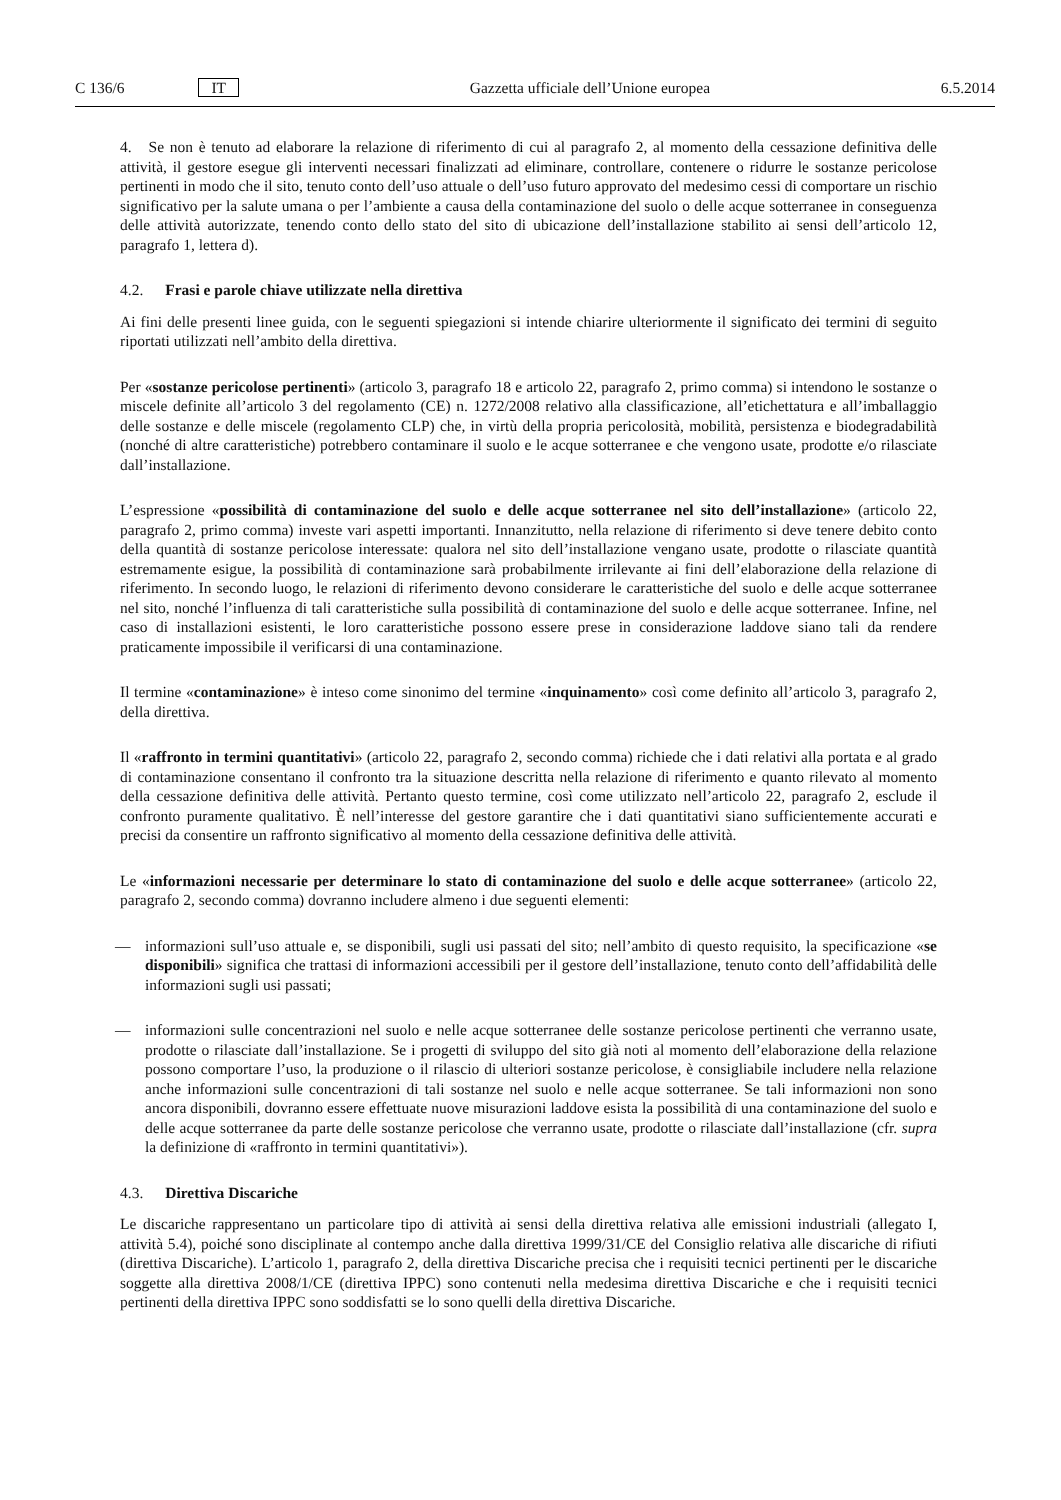C 136/6 IT Gazzetta ufficiale dell’Unione europea 6.5.2014
4. Se non è tenuto ad elaborare la relazione di riferimento di cui al paragrafo 2, al momento della cessazione definitiva delle attività, il gestore esegue gli interventi necessari finalizzati ad eliminare, controllare, contenere o ridurre le sostanze pericolose pertinenti in modo che il sito, tenuto conto dell’uso attuale o dell’uso futuro approvato del medesimo cessi di comportare un rischio significativo per la salute umana o per l’ambiente a causa della contaminazione del suolo o delle acque sotterranee in conseguenza delle attività autorizzate, tenendo conto dello stato del sito di ubicazione dell’installazione stabilito ai sensi dell’articolo 12, paragrafo 1, lettera d).
4.2. Frasi e parole chiave utilizzate nella direttiva
Ai fini delle presenti linee guida, con le seguenti spiegazioni si intende chiarire ulteriormente il significato dei termini di seguito riportati utilizzati nell’ambito della direttiva.
Per «sostanze pericolose pertinenti» (articolo 3, paragrafo 18 e articolo 22, paragrafo 2, primo comma) si intendono le sostanze o miscele definite all’articolo 3 del regolamento (CE) n. 1272/2008 relativo alla classificazione, all’etichettatura e all’imballaggio delle sostanze e delle miscele (regolamento CLP) che, in virtù della propria pericolosità, mobilità, persistenza e biodegradabilità (nonché di altre caratteristiche) potrebbero contaminare il suolo e le acque sotterranee e che vengono usate, prodotte e/o rilasciate dall’installazione.
L’espressione «possibilità di contaminazione del suolo e delle acque sotterranee nel sito dell’installazione» (articolo 22, paragrafo 2, primo comma) investe vari aspetti importanti. Innanzitutto, nella relazione di riferimento si deve tenere debito conto della quantità di sostanze pericolose interessate: qualora nel sito dell’installazione vengano usate, prodotte o rilasciate quantità estremamente esigue, la possibilità di contaminazione sarà probabilmente irrilevante ai fini dell’elaborazione della relazione di riferimento. In secondo luogo, le relazioni di riferimento devono considerare le caratteristiche del suolo e delle acque sotterranee nel sito, nonché l’influenza di tali caratteristiche sulla possibilità di contaminazione del suolo e delle acque sotterranee. Infine, nel caso di installazioni esistenti, le loro caratteristiche possono essere prese in considerazione laddove siano tali da rendere praticamente impossibile il verificarsi di una contaminazione.
Il termine «contaminazione» è inteso come sinonimo del termine «inquinamento» così come definito all’articolo 3, paragrafo 2, della direttiva.
Il «raffronto in termini quantitativi» (articolo 22, paragrafo 2, secondo comma) richiede che i dati relativi alla portata e al grado di contaminazione consentano il confronto tra la situazione descritta nella relazione di riferimento e quanto rilevato al momento della cessazione definitiva delle attività. Pertanto questo termine, così come utilizzato nell’articolo 22, paragrafo 2, esclude il confronto puramente qualitativo. È nell’interesse del gestore garantire che i dati quantitativi siano sufficientemente accurati e precisi da consentire un raffronto significativo al momento della cessazione definitiva delle attività.
Le «informazioni necessarie per determinare lo stato di contaminazione del suolo e delle acque sotterranee» (articolo 22, paragrafo 2, secondo comma) dovranno includere almeno i due seguenti elementi:
— informazioni sull’uso attuale e, se disponibili, sugli usi passati del sito; nell’ambito di questo requisito, la specificazione «se disponibili» significa che trattasi di informazioni accessibili per il gestore dell’installazione, tenuto conto dell’affidabilità delle informazioni sugli usi passati;
— informazioni sulle concentrazioni nel suolo e nelle acque sotterranee delle sostanze pericolose pertinenti che verranno usate, prodotte o rilasciate dall’installazione. Se i progetti di sviluppo del sito già noti al momento dell’elaborazione della relazione possono comportare l’uso, la produzione o il rilascio di ulteriori sostanze pericolose, è consigliabile includere nella relazione anche informazioni sulle concentrazioni di tali sostanze nel suolo e nelle acque sotterranee. Se tali informazioni non sono ancora disponibili, dovranno essere effettuate nuove misurazioni laddove esista la possibilità di una contaminazione del suolo e delle acque sotterranee da parte delle sostanze pericolose che verranno usate, prodotte o rilasciate dall’installazione (cfr. supra la definizione di «raffronto in termini quantitativi»).
4.3. Direttiva Discariche
Le discariche rappresentano un particolare tipo di attività ai sensi della direttiva relativa alle emissioni industriali (allegato I, attività 5.4), poiché sono disciplinate al contempo anche dalla direttiva 1999/31/CE del Consiglio relativa alle discariche di rifiuti (direttiva Discariche). L’articolo 1, paragrafo 2, della direttiva Discariche precisa che i requisiti tecnici pertinenti per le discariche soggette alla direttiva 2008/1/CE (direttiva IPPC) sono contenuti nella medesima direttiva Discariche e che i requisiti tecnici pertinenti della direttiva IPPC sono soddisfatti se lo sono quelli della direttiva Discariche.